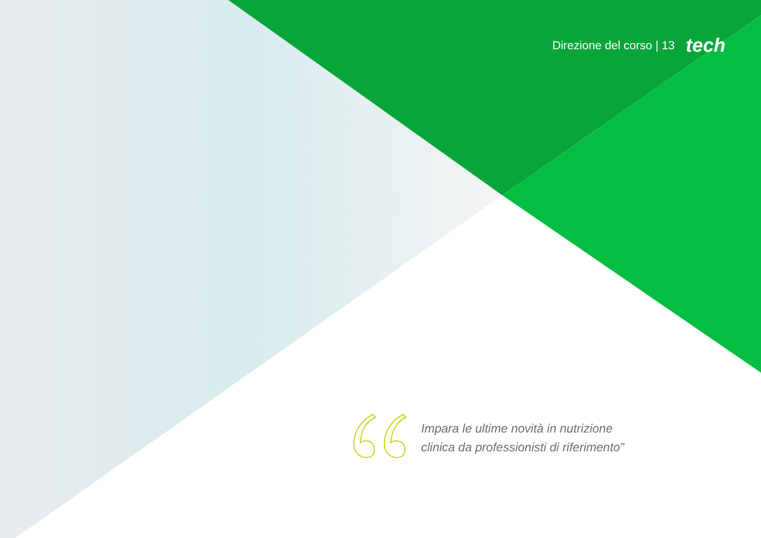Direzione del corso | 13 tech
Impara le ultime novità in nutrizione
clinica da professionisti di riferimento”